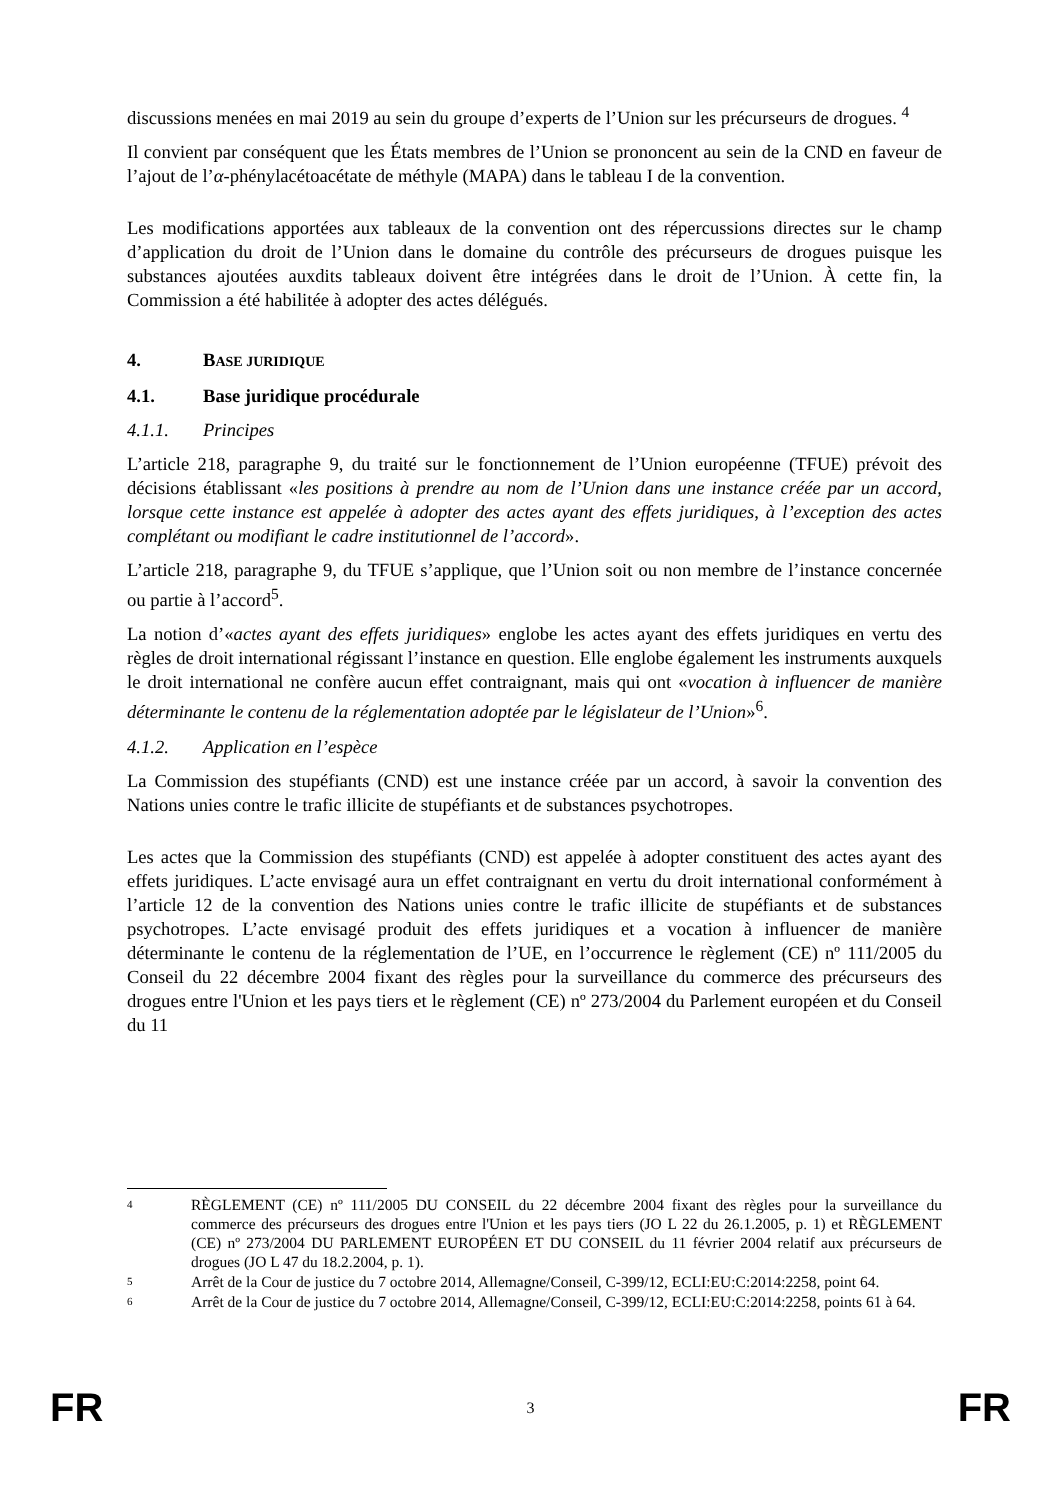discussions menées en mai 2019 au sein du groupe d’experts de l’Union sur les précurseurs de drogues. <sup>4</sup>
Il convient par conséquent que les États membres de l’Union se prononcent au sein de la CND en faveur de l’ajout de l’α-phénylacétoacétate de méthyle (MAPA) dans le tableau I de la convention.
Les modifications apportées aux tableaux de la convention ont des répercussions directes sur le champ d’application du droit de l’Union dans le domaine du contrôle des précurseurs de drogues puisque les substances ajoutées auxdits tableaux doivent être intégrées dans le droit de l’Union. À cette fin, la Commission a été habilitée à adopter des actes délégués.
4. BASE JURIDIQUE
4.1. Base juridique procédurale
4.1.1. Principes
L’article 218, paragraphe 9, du traité sur le fonctionnement de l’Union européenne (TFUE) prévoit des décisions établissant «les positions à prendre au nom de l’Union dans une instance créée par un accord, lorsque cette instance est appelée à adopter des actes ayant des effets juridiques, à l’exception des actes complétant ou modifiant le cadre institutionnel de l’accord».
L’article 218, paragraphe 9, du TFUE s’applique, que l’Union soit ou non membre de l’instance concernée ou partie à l’accord<sup>5</sup>.
La notion d’«actes ayant des effets juridiques» englobe les actes ayant des effets juridiques en vertu des règles de droit international régissant l’instance en question. Elle englobe également les instruments auxquels le droit international ne confère aucun effet contraignant, mais qui ont «vocation à influencer de manière déterminante le contenu de la réglementation adoptée par le législateur de l’Union»<sup>6</sup>.
4.1.2. Application en l’espèce
La Commission des stupéfiants (CND) est une instance créée par un accord, à savoir la convention des Nations unies contre le trafic illicite de stupéfiants et de substances psychotropes.
Les actes que la Commission des stupéfiants (CND) est appelée à adopter constituent des actes ayant des effets juridiques. L’acte envisagé aura un effet contraignant en vertu du droit international conformément à l’article 12 de la convention des Nations unies contre le trafic illicite de stupéfiants et de substances psychotropes. L’acte envisagé produit des effets juridiques et a vocation à influencer de manière déterminante le contenu de la réglementation de l’UE, en l’occurrence le règlement (CE) nº 111/2005 du Conseil du 22 décembre 2004 fixant des règles pour la surveillance du commerce des précurseurs des drogues entre l'Union et les pays tiers et le règlement (CE) nº 273/2004 du Parlement européen et du Conseil du 11
4 RÈGLEMENT (CE) nº 111/2005 DU CONSEIL du 22 décembre 2004 fixant des règles pour la surveillance du commerce des précurseurs des drogues entre l'Union et les pays tiers (JO L 22 du 26.1.2005, p. 1) et RÈGLEMENT (CE) nº 273/2004 DU PARLEMENT EUROPÉEN ET DU CONSEIL du 11 février 2004 relatif aux précurseurs de drogues (JO L 47 du 18.2.2004, p. 1).
5 Arrêt de la Cour de justice du 7 octobre 2014, Allemagne/Conseil, C-399/12, ECLI:EU:C:2014:2258, point 64.
6 Arrêt de la Cour de justice du 7 octobre 2014, Allemagne/Conseil, C-399/12, ECLI:EU:C:2014:2258, points 61 à 64.
FR 3 FR